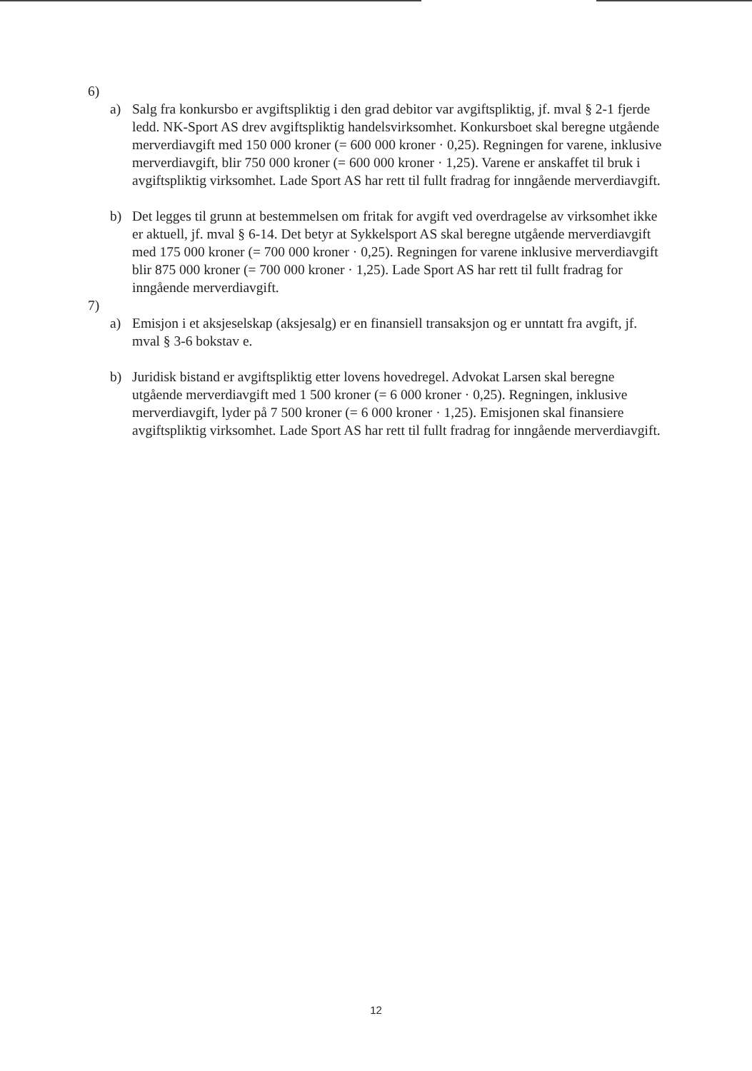6)
a) Salg fra konkursbo er avgiftspliktig i den grad debitor var avgiftspliktig, jf. mval § 2-1 fjerde ledd. NK-Sport AS drev avgiftspliktig handelsvirksomhet. Konkursboet skal beregne utgående merverdiavgift med 150 000 kroner (= 600 000 kroner · 0,25). Regningen for varene, inklusive merverdiavgift, blir 750 000 kroner (= 600 000 kroner · 1,25). Varene er anskaffet til bruk i avgiftspliktig virksomhet. Lade Sport AS har rett til fullt fradrag for inngående merverdiavgift.
b) Det legges til grunn at bestemmelsen om fritak for avgift ved overdragelse av virksomhet ikke er aktuell, jf. mval § 6-14. Det betyr at Sykkelsport AS skal beregne utgående merverdiavgift med 175 000 kroner (= 700 000 kroner · 0,25). Regningen for varene inklusive merverdiavgift blir 875 000 kroner (= 700 000 kroner · 1,25). Lade Sport AS har rett til fullt fradrag for inngående merverdiavgift.
7)
a) Emisjon i et aksjeselskap (aksjesalg) er en finansiell transaksjon og er unntatt fra avgift, jf. mval § 3-6 bokstav e.
b) Juridisk bistand er avgiftspliktig etter lovens hovedregel. Advokat Larsen skal beregne utgående merverdiavgift med 1 500 kroner (= 6 000 kroner · 0,25). Regningen, inklusive merverdiavgift, lyder på 7 500 kroner (= 6 000 kroner · 1,25). Emisjonen skal finansiere avgiftspliktig virksomhet. Lade Sport AS har rett til fullt fradrag for inngående merverdiavgift.
12